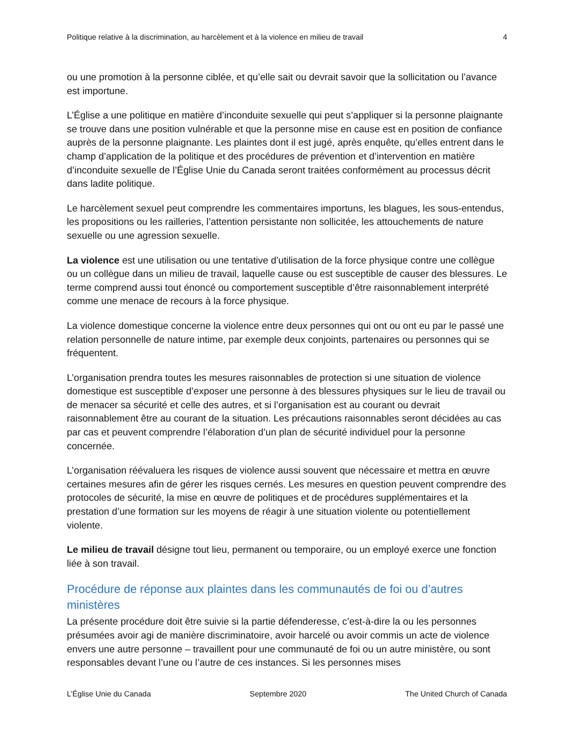Politique relative à la discrimination, au harcèlement et à la violence en milieu de travail 4
ou une promotion à la personne ciblée, et qu’elle sait ou devrait savoir que la sollicitation ou l’avance est importune.
L’Église a une politique en matière d’inconduite sexuelle qui peut s’appliquer si la personne plaignante se trouve dans une position vulnérable et que la personne mise en cause est en position de confiance auprès de la personne plaignante. Les plaintes dont il est jugé, après enquête, qu’elles entrent dans le champ d’application de la politique et des procédures de prévention et d’intervention en matière d’inconduite sexuelle de l’Église Unie du Canada seront traitées conformément au processus décrit dans ladite politique.
Le harcèlement sexuel peut comprendre les commentaires importuns, les blagues, les sous-entendus, les propositions ou les railleries, l’attention persistante non sollicitée, les attouchements de nature sexuelle ou une agression sexuelle.
La violence est une utilisation ou une tentative d’utilisation de la force physique contre une collègue ou un collègue dans un milieu de travail, laquelle cause ou est susceptible de causer des blessures. Le terme comprend aussi tout énoncé ou comportement susceptible d’être raisonnablement interprété comme une menace de recours à la force physique.
La violence domestique concerne la violence entre deux personnes qui ont ou ont eu par le passé une relation personnelle de nature intime, par exemple deux conjoints, partenaires ou personnes qui se fréquentent.
L’organisation prendra toutes les mesures raisonnables de protection si une situation de violence domestique est susceptible d’exposer une personne à des blessures physiques sur le lieu de travail ou de menacer sa sécurité et celle des autres, et si l’organisation est au courant ou devrait raisonnablement être au courant de la situation. Les précautions raisonnables seront décidées au cas par cas et peuvent comprendre l’élaboration d’un plan de sécurité individuel pour la personne concernée.
L’organisation réévaluera les risques de violence aussi souvent que nécessaire et mettra en œuvre certaines mesures afin de gérer les risques cernés. Les mesures en question peuvent comprendre des protocoles de sécurité, la mise en œuvre de politiques et de procédures supplémentaires et la prestation d’une formation sur les moyens de réagir à une situation violente ou potentiellement violente.
Le milieu de travail désigne tout lieu, permanent ou temporaire, ou un employé exerce une fonction liée à son travail.
Procédure de réponse aux plaintes dans les communautés de foi ou d’autres ministères
La présente procédure doit être suivie si la partie défenderesse, c’est-à-dire la ou les personnes présumées avoir agi de manière discriminatoire, avoir harcelé ou avoir commis un acte de violence envers une autre personne – travaillent pour une communauté de foi ou un autre ministère, ou sont responsables devant l’une ou l’autre de ces instances. Si les personnes mises
L’Église Unie du Canada Septembre 2020 The United Church of Canada